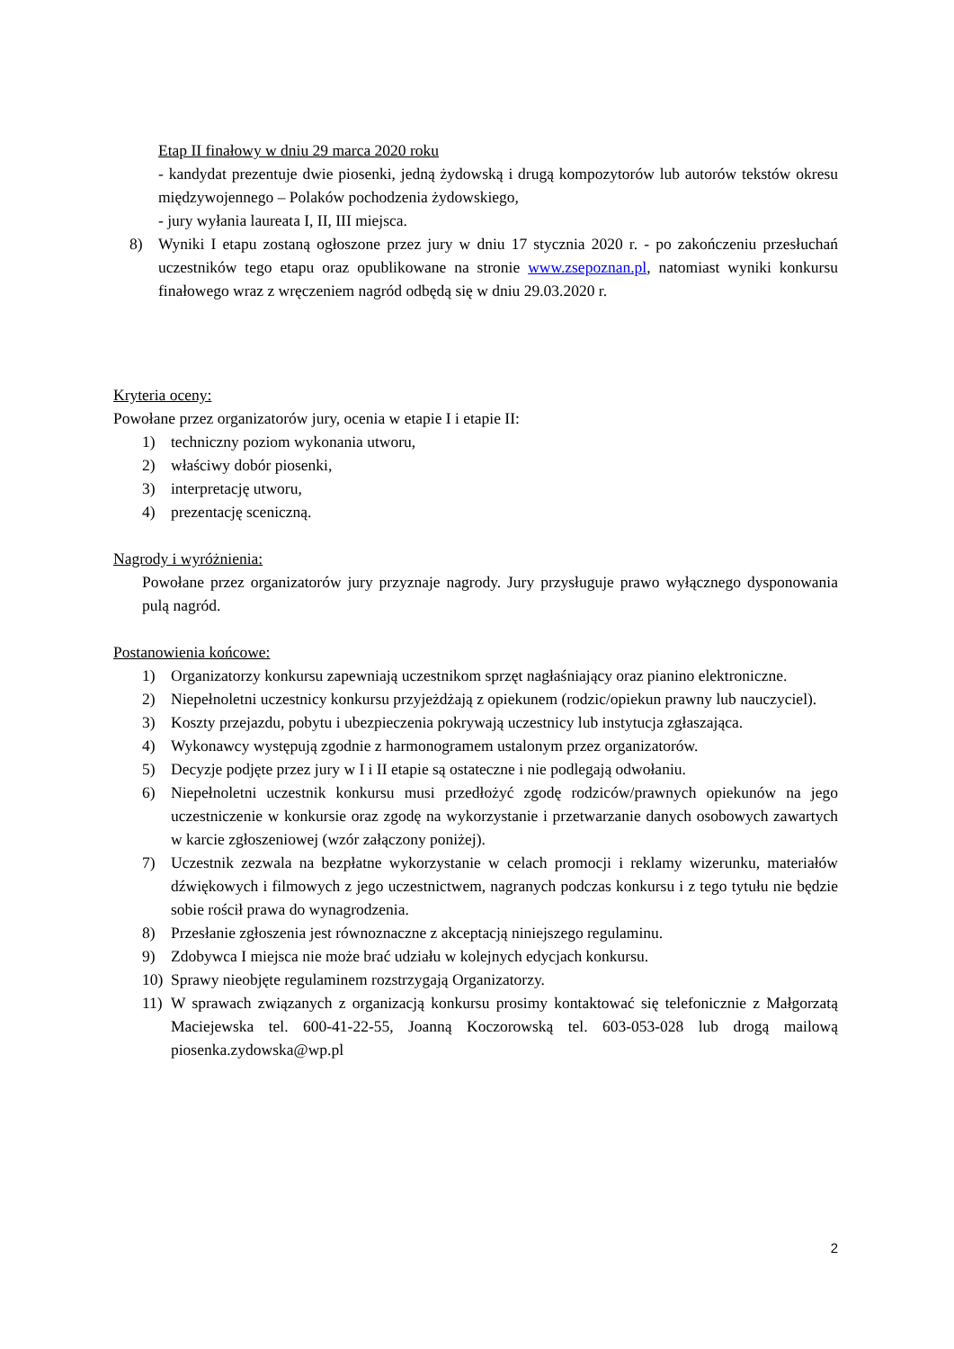Etap II finałowy w dniu 29 marca 2020 roku
- kandydat prezentuje dwie piosenki, jedną żydowską i drugą kompozytorów lub autorów tekstów okresu międzywojennego – Polaków pochodzenia żydowskiego,
- jury wyłania laureata I, II, III miejsca.
8) Wyniki I etapu zostaną ogłoszone przez jury w dniu 17 stycznia 2020 r. - po zakończeniu przesłuchań uczestników tego etapu oraz opublikowane na stronie www.zsepoznan.pl, natomiast wyniki konkursu finałowego wraz z wręczeniem nagród odbędą się w dniu 29.03.2020 r.
Kryteria oceny:
Powołane przez organizatorów jury, ocenia w etapie I i etapie II:
1) techniczny poziom wykonania utworu,
2) właściwy dobór piosenki,
3) interpretację utworu,
4) prezentację sceniczną.
Nagrody i wyróżnienia:
Powołane przez organizatorów jury przyznaje nagrody. Jury przysługuje prawo wyłącznego dysponowania pulą nagród.
Postanowienia końcowe:
1) Organizatorzy konkursu zapewniają uczestnikom sprzęt nagłaśniający oraz pianino elektroniczne.
2) Niepełnoletni uczestnicy konkursu przyjeżdżają z opiekunem (rodzic/opiekun prawny lub nauczyciel).
3) Koszty przejazdu, pobytu i ubezpieczenia pokrywają uczestnicy lub instytucja zgłaszająca.
4) Wykonawcy występują zgodnie z harmonogramem ustalonym przez organizatorów.
5) Decyzje podjęte przez jury w I i II etapie są ostateczne i nie podlegają odwołaniu.
6) Niepełnoletni uczestnik konkursu musi przedłożyć zgodę rodziców/prawnych opiekunów na jego uczestniczenie w konkursie oraz zgodę na wykorzystanie i przetwarzanie danych osobowych zawartych w karcie zgłoszeniowej (wzór załączony poniżej).
7) Uczestnik zezwala na bezpłatne wykorzystanie w celach promocji i reklamy wizerunku, materiałów dźwiękowych i filmowych z jego uczestnictwem, nagranych podczas konkursu i z tego tytułu nie będzie sobie rościł prawa do wynagrodzenia.
8) Przesłanie zgłoszenia jest równoznaczne z akceptacją niniejszego regulaminu.
9) Zdobywca I miejsca nie może brać udziału w kolejnych edycjach konkursu.
10) Sprawy nieobjęte regulaminem rozstrzygają Organizatorzy.
11) W sprawach związanych z organizacją konkursu prosimy kontaktować się telefonicznie z Małgorzatą Maciejewska tel. 600-41-22-55, Joanną Koczorowską tel. 603-053-028 lub drogą mailową piosenka.zydowska@wp.pl
2